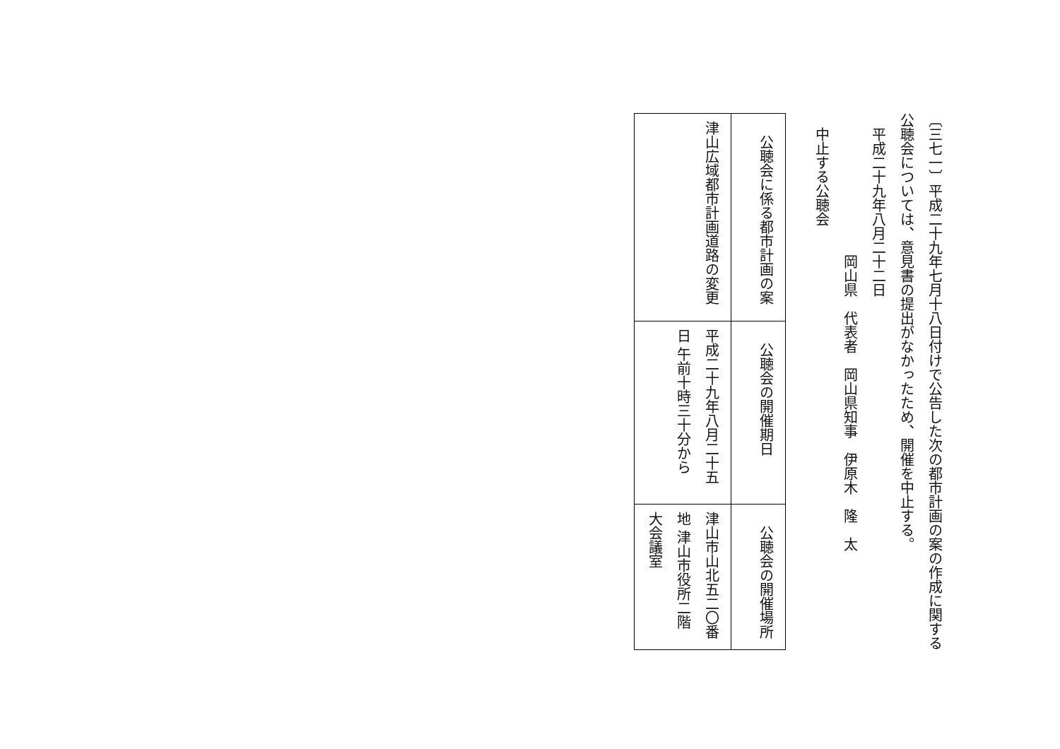〔三七一〕平成二十九年七月十八日付けで公告した次の都市計画の案の作成に関する公聴会については、意見書の提出がなかったため、開催を中止する。
平成二十九年八月二十二日
岡山県　代表者　岡山県知事　伊原木　隆　太
中止する公聴会
| 公聴会に係る都市計画の案 | 公聴会の開催期日 | 公聴会の開催場所 |
| --- | --- | --- |
| 津山広域都市計画道路の変更 | 平成二十九年八月二十五日 午前十時三十分から | 津山市山北五二〇番地 津山市役所二階大会議室 |